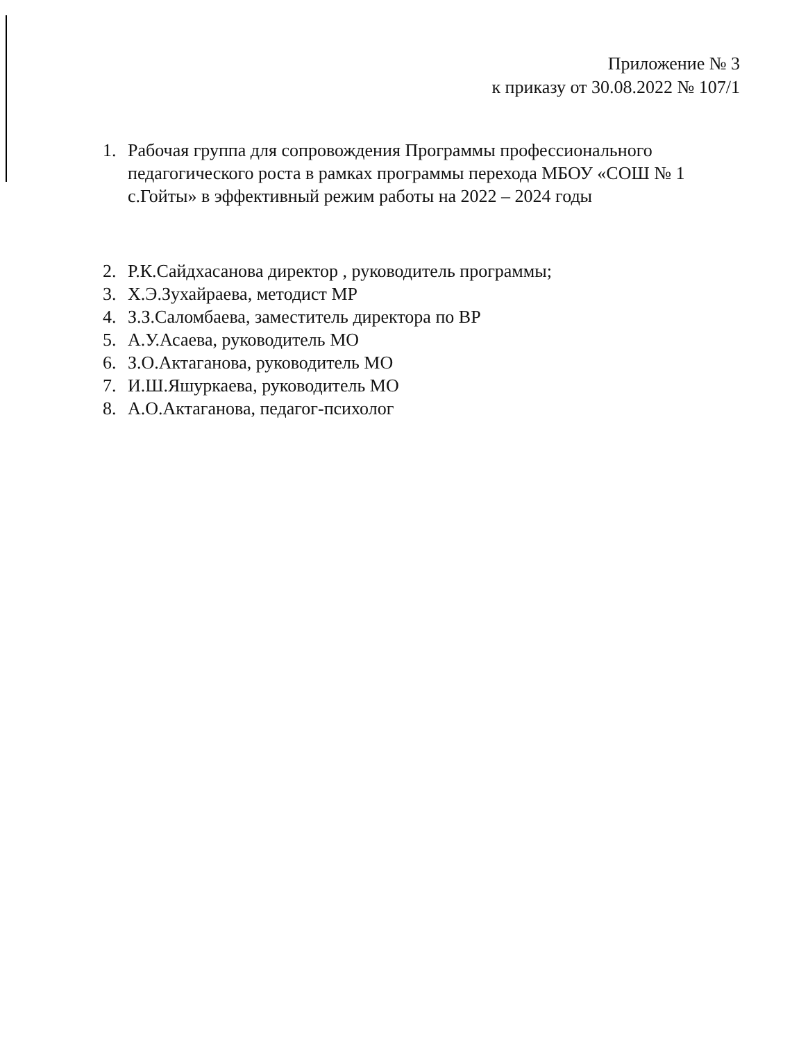Приложение № 3
к приказу от 30.08.2022 № 107/1
1. Рабочая группа для сопровождения Программы профессионального педагогического роста в рамках программы перехода МБОУ «СОШ № 1 с.Гойты» в эффективный режим работы на 2022 – 2024 годы
2. Р.К.Сайдхасанова директор , руководитель программы;
3. Х.Э.Зухайраева, методист МР
4. З.З.Саломбаева, заместитель директора по ВР
5. А.У.Асаева, руководитель МО
6. З.О.Актаганова, руководитель МО
7. И.Ш.Яшуркаева, руководитель МО
8. А.О.Актаганова, педагог-психолог